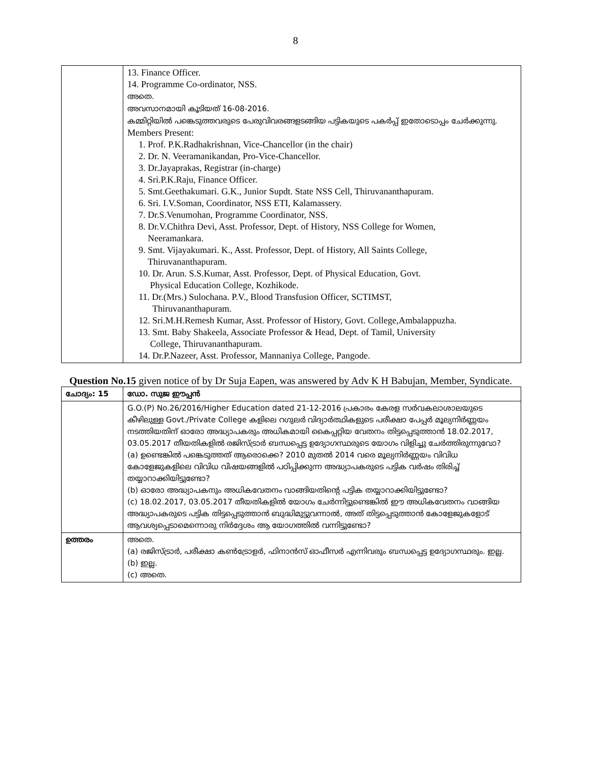8
| | 13. Finance Officer. 14. Programme Co-ordinator, NSS. അതെ. അവസാനമായി കൂടിയത് 16-08-2016. കമ്മിറ്റിയിൽ പങ്കെടുത്തവരുടെ പേരുവിവരങ്ങളടങ്ങിയ പട്ടികയുടെ പകർപ്പ് ഇതോടൊപ്പം ചേർക്കുന്നു. Members Present: 1. Prof. P.K.Radhakrishnan, Vice-Chancellor (in the chair) 2. Dr. N. Veeramanikandan, Pro-Vice-Chancellor. 3. Dr.Jayaprakas, Registrar (in-charge) 4. Sri.P.K.Raju, Finance Officer. 5. Smt.Geethakumari. G.K., Junior Supdt. State NSS Cell, Thiruvananthapuram. 6. Sri. I.V.Soman, Coordinator, NSS ETI, Kalamassery. 7. Dr.S.Venumohan, Programme Coordinator, NSS. 8. Dr.V.Chithra Devi, Asst. Professor, Dept. of History, NSS College for Women, Neeramankara. 9. Smt. Vijayakumari. K., Asst. Professor, Dept. of History, All Saints College, Thiruvananthapuram. 10. Dr. Arun. S.S.Kumar, Asst. Professor, Dept. of Physical Education, Govt. Physical Education College, Kozhikode. 11. Dr.(Mrs.) Sulochana. P.V., Blood Transfusion Officer, SCTIMST, Thiruvananthapuram. 12. Sri.M.H.Remesh Kumar, Asst. Professor of History, Govt. College,Ambalappuzha. 13. Smt. Baby Shakeela, Associate Professor & Head, Dept. of Tamil, University College, Thiruvananthapuram. 14. Dr.P.Nazeer, Asst. Professor, Mannaniya College, Pangode. |
Question No.15 given notice of by Dr Suja Eapen, was answered by Adv K H Babujan, Member, Syndicate.
| ചോദ്യം: 15 | ഡോ. സുജ ഈപ്പൻ |
| | G.O.(P) No.26/2016/Higher Education dated 21-12-2016 പ്രകാരം കേരള സർവകലാശാലയുടെ കീഴിലുള്ള Govt./Private College കളിലെ റഗുലർ വിദ്യാർത്ഥികളുടെ പരീക്ഷാ പേപ്പർ മൂല്യനിർണ്ണയം നടത്തിയതിന് ഓരോ അദ്ധ്യാപകരും അധികമായി കൈപ്പറ്റിയ വേതനം തിട്ടപ്പെടുത്താൻ 18.02.2017, 03.05.2017 തീയതികളിൽ രജിസ്ട്രാർ ബന്ധപ്പെട്ട ഉദ്യോഗസ്ഥരുടെ യോഗം വിളിച്ചു ചേർത്തിരുന്നുവോ? (a) ഉണ്ടെങ്കിൽ പങ്കെടുത്തത് ആരൊക്കെ? 2010 മുതൽ 2014 വരെ മൂല്യനിർണ്ണയം വിവിധ കോളേജുകളിലെ വിവിധ വിഷയങ്ങളിൽ പഠിപ്പിക്കുന്ന അദ്ധ്യാപകരുടെ പട്ടിക വർഷം തിരിച്ച് തയ്യാറാക്കിയിട്ടുണ്ടോ? (b) ഓരോ അദ്ധ്യാപകനും അധികവേതനം വാങ്ങിയതിന്റെ പട്ടിക തയ്യാറാക്കിയിട്ടുണ്ടോ? (c) 18.02.2017, 03.05.2017 തീയതികളിൽ യോഗം ചേർന്നിട്ടുണ്ടെങ്കിൽ ഈ അധികവേതനം വാങ്ങിയ അദ്ധ്യാപകരുടെ പട്ടിക തിട്ടപ്പെടുത്താൻ ബുദ്ധിമുട്ടുവന്നാൽ, അത് തിട്ടപ്പെടുത്താൻ കോളേജുകളോട് ആവശ്യപ്പെടാമെന്നൊരു നിർദ്ദേശം ആ യോഗത്തിൽ വന്നിട്ടുണ്ടോ? |
| ഉത്തരം | അതെ. (a) രജിസ്ട്രാർ, പരീക്ഷാ കൺട്രോളർ, ഫിനാൻസ് ഓഫീസർ എന്നിവരും ബന്ധപ്പെട്ട ഉദ്യോഗസ്ഥരും. ഇല്ല. (b) ഇല്ല. (c) അതെ. |